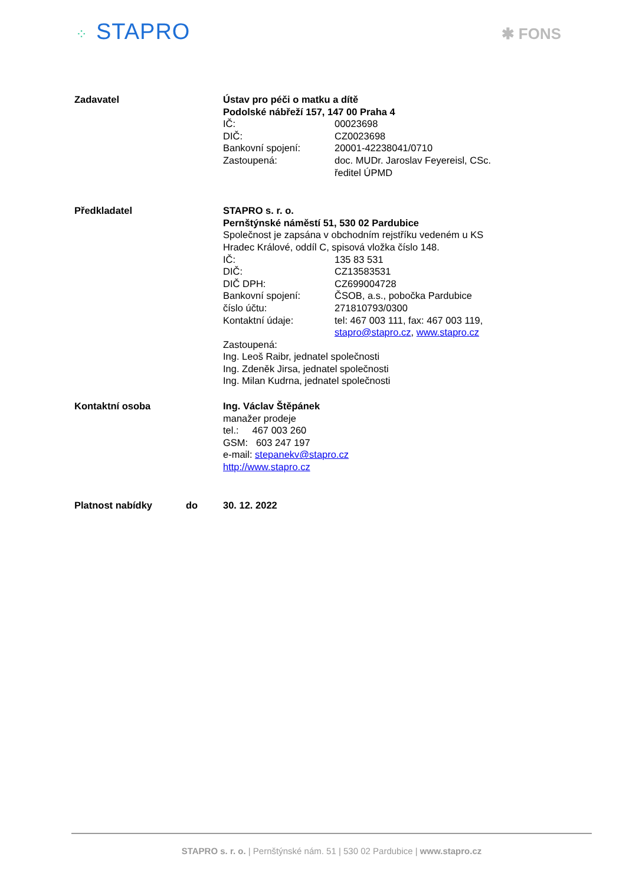⁘ STAPRO
✱ FONS
Zadavatel Ústav pro péči o matku a dítě
Podolské nábřeží 157, 147 00 Praha 4
IČ: 00023698
DIČ: CZ0023698
Bankovní spojení: 20001-42238041/0710
Zastoupená: doc. MUDr. Jaroslav Feyereisl, CSc.
ředitel ÚPMD
Předkladatel STAPRO s. r. o.
Pernštýnské náměstí 51, 530 02 Pardubice
Společnost je zapsána v obchodním rejstříku vedeném u KS
Hradec Králové, oddíl C, spisová vložka číslo 148.
IČ: 135 83 531
DIČ: CZ13583531
DIČ DPH: CZ699004728
Bankovní spojení: ČSOB, a.s., pobočka Pardubice
číslo účtu: 271810793/0300
Kontaktní údaje: tel: 467 003 111, fax: 467 003 119,
stapro@stapro.cz, www.stapro.cz
Zastoupená:
Ing. Leoš Raibr, jednatel společnosti
Ing. Zdeněk Jirsa, jednatel společnosti
Ing. Milan Kudrna, jednatel společnosti
Kontaktní osoba Ing. Václav Štěpánek
manažer prodeje
tel.: 467 003 260
GSM: 603 247 197
e-mail: stepanekv@stapro.cz
http://www.stapro.cz
Platnost nabídky do 30. 12. 2022
STAPRO s. r. o. | Pernštýnské nám. 51 | 530 02 Pardubice | www.stapro.cz